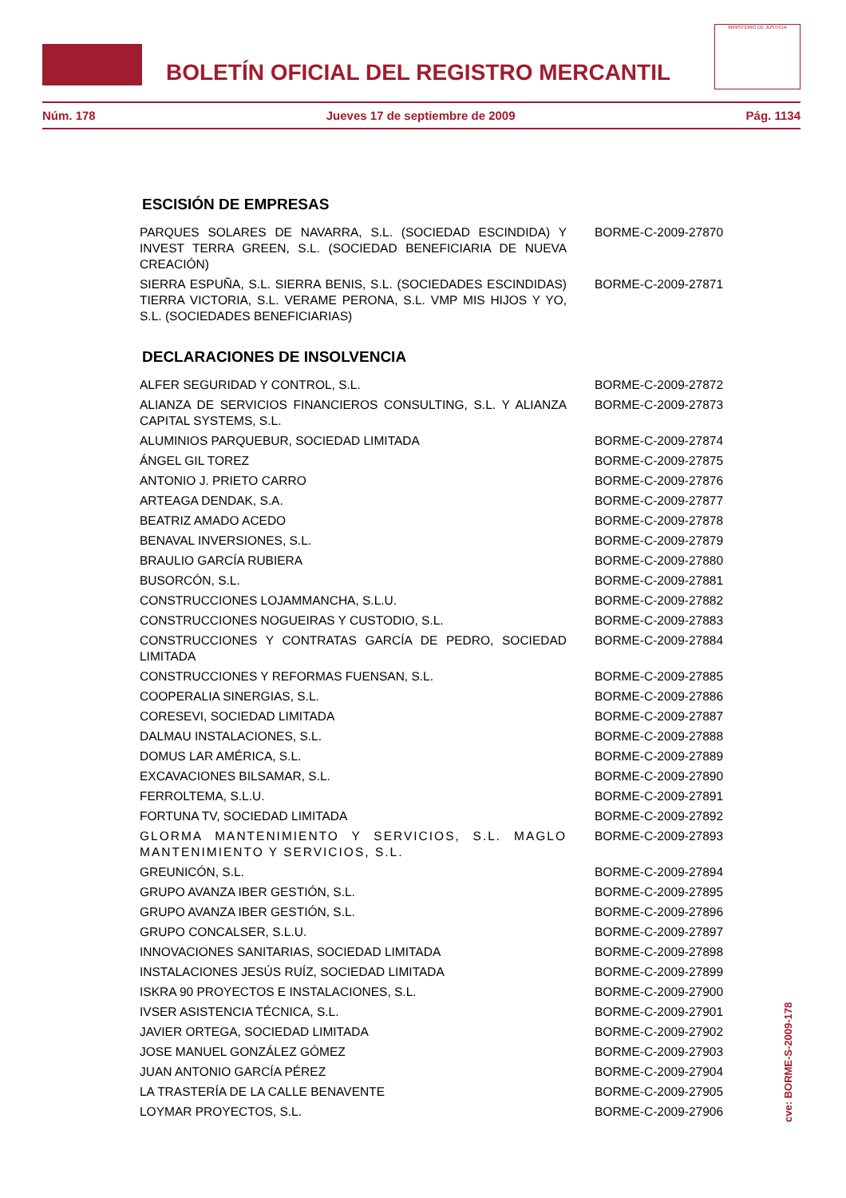BOLETÍN OFICIAL DEL REGISTRO MERCANTIL
MINISTERIO DE JUSTICIA
Núm. 178 Jueves 17 de septiembre de 2009 Pág. 1134
ESCISIÓN DE EMPRESAS
| PARQUES SOLARES DE NAVARRA, S.L. (SOCIEDAD ESCINDIDA) Y INVEST TERRA GREEN, S.L. (SOCIEDAD BENEFICIARIA DE NUEVA CREACIÓN) | BORME-C-2009-27870 |
| SIERRA ESPUÑA, S.L. SIERRA BENIS, S.L. (SOCIEDADES ESCINDIDAS) TIERRA VICTORIA, S.L. VERAME PERONA, S.L. VMP MIS HIJOS Y YO, S.L. (SOCIEDADES BENEFICIARIAS) | BORME-C-2009-27871 |
DECLARACIONES DE INSOLVENCIA
| ALFER SEGURIDAD Y CONTROL, S.L. | BORME-C-2009-27872 |
| ALIANZA DE SERVICIOS FINANCIEROS CONSULTING, S.L. Y ALIANZA CAPITAL SYSTEMS, S.L. | BORME-C-2009-27873 |
| ALUMINIOS PARQUEBUR, SOCIEDAD LIMITADA | BORME-C-2009-27874 |
| ÁNGEL GIL TOREZ | BORME-C-2009-27875 |
| ANTONIO J. PRIETO CARRO | BORME-C-2009-27876 |
| ARTEAGA DENDAK, S.A. | BORME-C-2009-27877 |
| BEATRIZ AMADO ACEDO | BORME-C-2009-27878 |
| BENAVAL INVERSIONES, S.L. | BORME-C-2009-27879 |
| BRAULIO GARCÍA RUBIERA | BORME-C-2009-27880 |
| BUSORCÓN, S.L. | BORME-C-2009-27881 |
| CONSTRUCCIONES LOJAMMANCHA, S.L.U. | BORME-C-2009-27882 |
| CONSTRUCCIONES NOGUEIRAS Y CUSTODIO, S.L. | BORME-C-2009-27883 |
| CONSTRUCCIONES Y CONTRATAS GARCÍA DE PEDRO, SOCIEDAD LIMITADA | BORME-C-2009-27884 |
| CONSTRUCCIONES Y REFORMAS FUENSAN, S.L. | BORME-C-2009-27885 |
| COOPERALIA SINERGIAS, S.L. | BORME-C-2009-27886 |
| CORESEVI, SOCIEDAD LIMITADA | BORME-C-2009-27887 |
| DALMAU INSTALACIONES, S.L. | BORME-C-2009-27888 |
| DOMUS LAR AMÉRICA, S.L. | BORME-C-2009-27889 |
| EXCAVACIONES BILSAMAR, S.L. | BORME-C-2009-27890 |
| FERROLTEMA, S.L.U. | BORME-C-2009-27891 |
| FORTUNA TV, SOCIEDAD LIMITADA | BORME-C-2009-27892 |
| GLORMA MANTENIMIENTO Y SERVICIOS, S.L. MAGLO MANTENIMIENTO Y SERVICIOS, S.L. | BORME-C-2009-27893 |
| GREUNICÓN, S.L. | BORME-C-2009-27894 |
| GRUPO AVANZA IBER GESTIÓN, S.L. | BORME-C-2009-27895 |
| GRUPO AVANZA IBER GESTIÓN, S.L. | BORME-C-2009-27896 |
| GRUPO CONCALSER, S.L.U. | BORME-C-2009-27897 |
| INNOVACIONES SANITARIAS, SOCIEDAD LIMITADA | BORME-C-2009-27898 |
| INSTALACIONES JESÚS RUÍZ, SOCIEDAD LIMITADA | BORME-C-2009-27899 |
| ISKRA 90 PROYECTOS E INSTALACIONES, S.L. | BORME-C-2009-27900 |
| IVSER ASISTENCIA TÉCNICA, S.L. | BORME-C-2009-27901 |
| JAVIER ORTEGA, SOCIEDAD LIMITADA | BORME-C-2009-27902 |
| JOSE MANUEL GONZÁLEZ GÓMEZ | BORME-C-2009-27903 |
| JUAN ANTONIO GARCÍA PÉREZ | BORME-C-2009-27904 |
| LA TRASTERÍA DE LA CALLE BENAVENTE | BORME-C-2009-27905 |
| LOYMAR PROYECTOS, S.L. | BORME-C-2009-27906 |
cve: BORME-S-2009-178